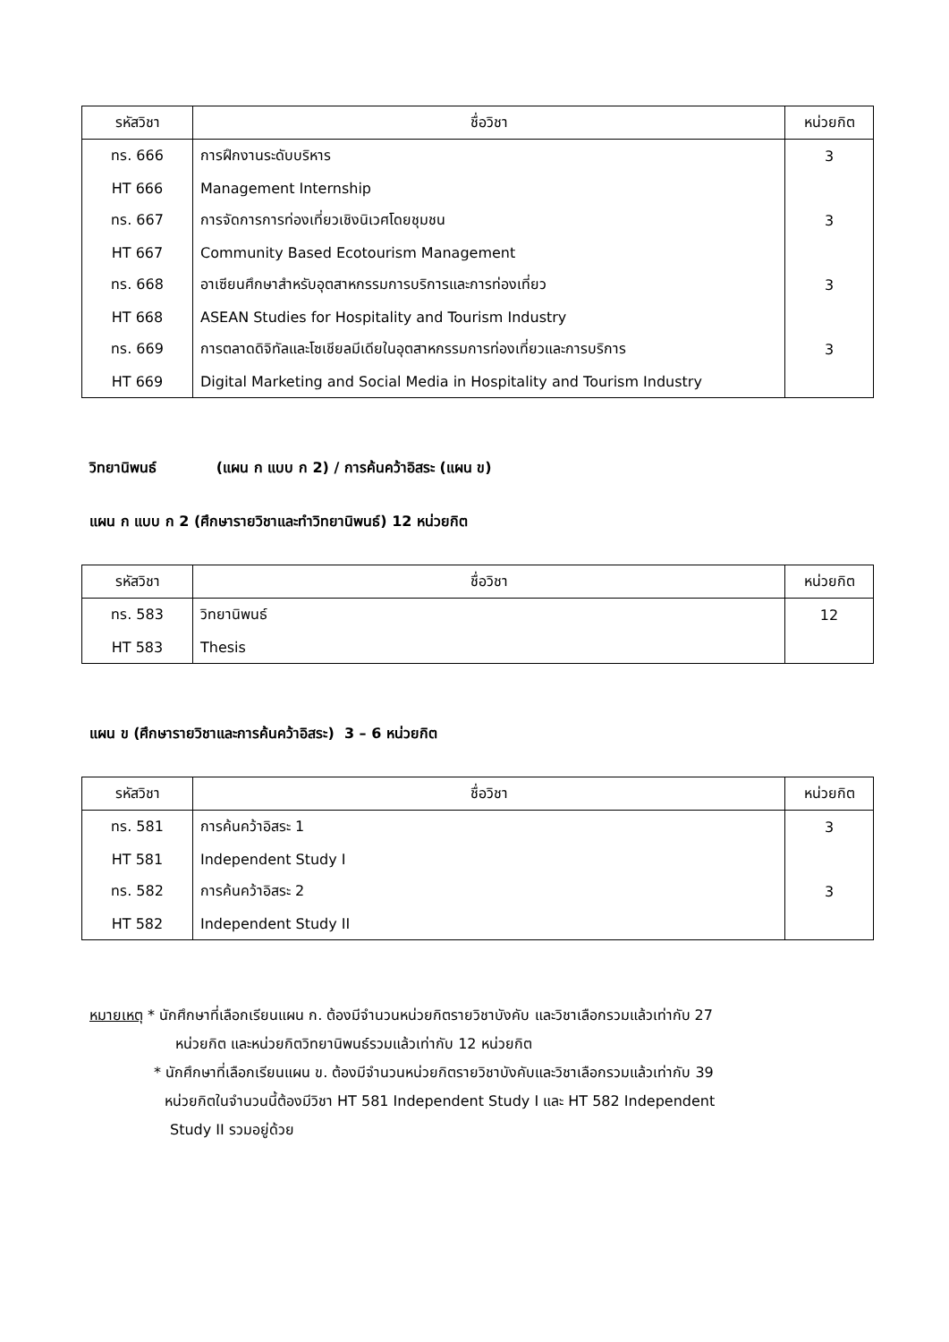| รหัสวิชา | ชื่อวิชา | หน่วยกิต |
| --- | --- | --- |
| ทร. 666 | การฝึกงานระดับบริหาร | 3 |
| HT 666 | Management Internship | |
| ทร. 667 | การจัดการการท่องเที่ยวเชิงนิเวศโดยชุมชน | 3 |
| HT 667 | Community Based Ecotourism Management | |
| ทร. 668 | อาเซียนศึกษาสำหรับอุตสาหกรรมการบริการและการท่องเที่ยว | 3 |
| HT 668 | ASEAN Studies for Hospitality and Tourism Industry | |
| ทร. 669 | การตลาดดิจิทัลและโซเชียลมีเดียในอุตสาหกรรมการท่องเที่ยวและการบริการ | 3 |
| HT 669 | Digital Marketing and Social Media in Hospitality and Tourism Industry | |
วิทยานิพนธ์ (แผน ก แบบ ก 2) / การค้นคว้าอิสระ (แผน ข)
แผน ก แบบ ก 2 (ศึกษารายวิชาและทำวิทยานิพนธ์) 12 หน่วยกิต
| รหัสวิชา | ชื่อวิชา | หน่วยกิต |
| --- | --- | --- |
| ทร. 583 | วิทยานิพนธ์ | 12 |
| HT 583 | Thesis | |
แผน ข (ศึกษารายวิชาและการค้นคว้าอิสระ) 3 – 6 หน่วยกิต
| รหัสวิชา | ชื่อวิชา | หน่วยกิต |
| --- | --- | --- |
| ทร. 581 | การค้นคว้าอิสระ 1 | 3 |
| HT 581 | Independent Study I | |
| ทร. 582 | การค้นคว้าอิสระ 2 | 3 |
| HT 582 | Independent Study II | |
หมายเหตุ * นักศึกษาที่เลือกเรียนแผน ก. ต้องมีจำนวนหน่วยกิตรายวิชาบังคับ และวิชาเลือกรวมแล้วเท่ากับ 27
หน่วยกิต และหน่วยกิตวิทยานิพนธ์รวมแล้วเท่ากับ 12 หน่วยกิต
* นักศึกษาที่เลือกเรียนแผน ข. ต้องมีจำนวนหน่วยกิตรายวิชาบังคับและวิชาเลือกรวมแล้วเท่ากับ 39
หน่วยกิตในจำนวนนี้ต้องมีวิชา HT 581 Independent Study I และ HT 582 Independent
Study II รวมอยู่ด้วย